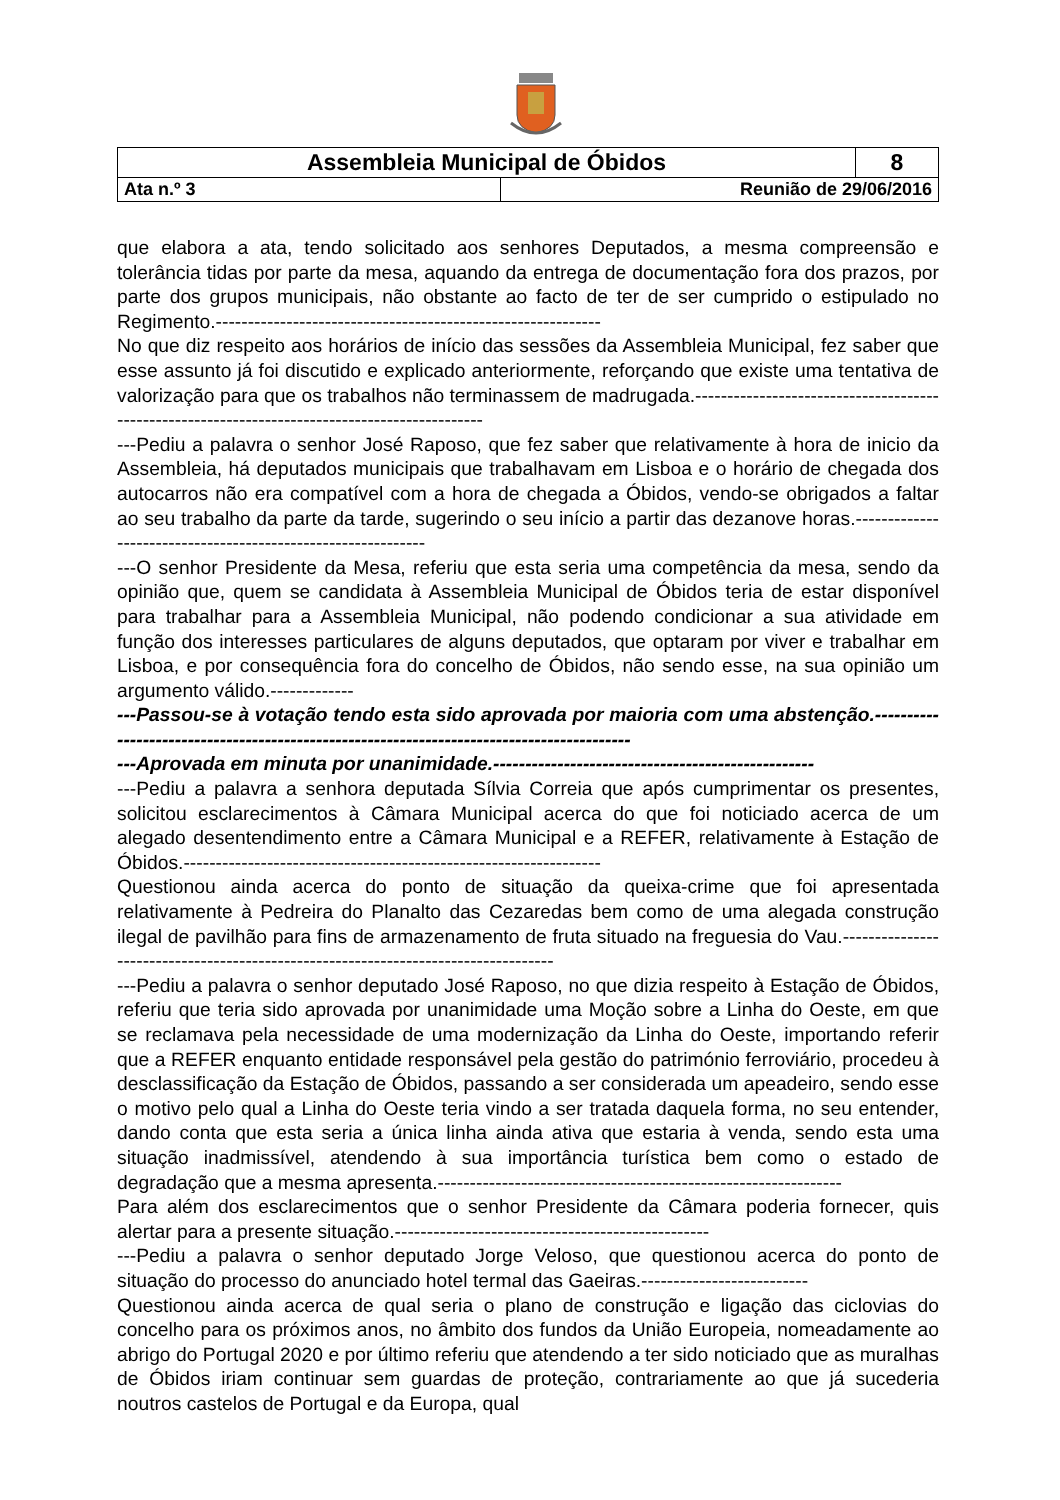| Assembleia Municipal de Óbidos | | 8 |
| Ata n.º 3 | Reunião de 29/06/2016 | |
que elabora a ata, tendo solicitado aos senhores Deputados, a mesma compreensão e tolerância tidas por parte da mesa, aquando da entrega de documentação fora dos prazos, por parte dos grupos municipais, não obstante ao facto de ter de ser cumprido o estipulado no Regimento.------------------------------------------------------------
No que diz respeito aos horários de início das sessões da Assembleia Municipal, fez saber que esse assunto já foi discutido e explicado anteriormente, reforçando que existe uma tentativa de valorização para que os trabalhos não terminassem de madrugada.-----------------------------------------------------------------------------------------------
---Pediu a palavra o senhor José Raposo, que fez saber que relativamente à hora de inicio da Assembleia, há deputados municipais que trabalhavam em Lisboa e o horário de chegada dos autocarros não era compatível com a hora de chegada a Óbidos, vendo-se obrigados a faltar ao seu trabalho da parte da tarde, sugerindo o seu início a partir das dezanove horas.-------------------------------------------------------------
---O senhor Presidente da Mesa, referiu que esta seria uma competência da mesa, sendo da opinião que, quem se candidata à Assembleia Municipal de Óbidos teria de estar disponível para trabalhar para a Assembleia Municipal, não podendo condicionar a sua atividade em função dos interesses particulares de alguns deputados, que optaram por viver e trabalhar em Lisboa, e por consequência fora do concelho de Óbidos, não sendo esse, na sua opinião um argumento válido.-------------
---Passou-se à votação tendo esta sido aprovada por maioria com uma abstenção.------------------------------------------------------------------------------------------
---Aprovada em minuta por unanimidade.--------------------------------------------------
---Pediu a palavra a senhora deputada Sílvia Correia que após cumprimentar os presentes, solicitou esclarecimentos à Câmara Municipal acerca do que foi noticiado acerca de um alegado desentendimento entre a Câmara Municipal e a REFER, relativamente à Estação de Óbidos.-----------------------------------------------------------------
Questionou ainda acerca do ponto de situação da queixa-crime que foi apresentada relativamente à Pedreira do Planalto das Cezaredas bem como de uma alegada construção ilegal de pavilhão para fins de armazenamento de fruta situado na freguesia do Vau.-----------------------------------------------------------------------------------
---Pediu a palavra o senhor deputado José Raposo, no que dizia respeito à Estação de Óbidos, referiu que teria sido aprovada por unanimidade uma Moção sobre a Linha do Oeste, em que se reclamava pela necessidade de uma modernização da Linha do Oeste, importando referir que a REFER enquanto entidade responsável pela gestão do património ferroviário, procedeu à desclassificação da Estação de Óbidos, passando a ser considerada um apeadeiro, sendo esse o motivo pelo qual a Linha do Oeste teria vindo a ser tratada daquela forma, no seu entender, dando conta que esta seria a única linha ainda ativa que estaria à venda, sendo esta uma situação inadmissível, atendendo à sua importância turística bem como o estado de degradação que a mesma apresenta.---------------------------------------------------------------
Para além dos esclarecimentos que o senhor Presidente da Câmara poderia fornecer, quis alertar para a presente situação.-------------------------------------------------
---Pediu a palavra o senhor deputado Jorge Veloso, que questionou acerca do ponto de situação do processo do anunciado hotel termal das Gaeiras.--------------------------
Questionou ainda acerca de qual seria o plano de construção e ligação das ciclovias do concelho para os próximos anos, no âmbito dos fundos da União Europeia, nomeadamente ao abrigo do Portugal 2020 e por último referiu que atendendo a ter sido noticiado que as muralhas de Óbidos iriam continuar sem guardas de proteção, contrariamente ao que já sucederia noutros castelos de Portugal e da Europa, qual